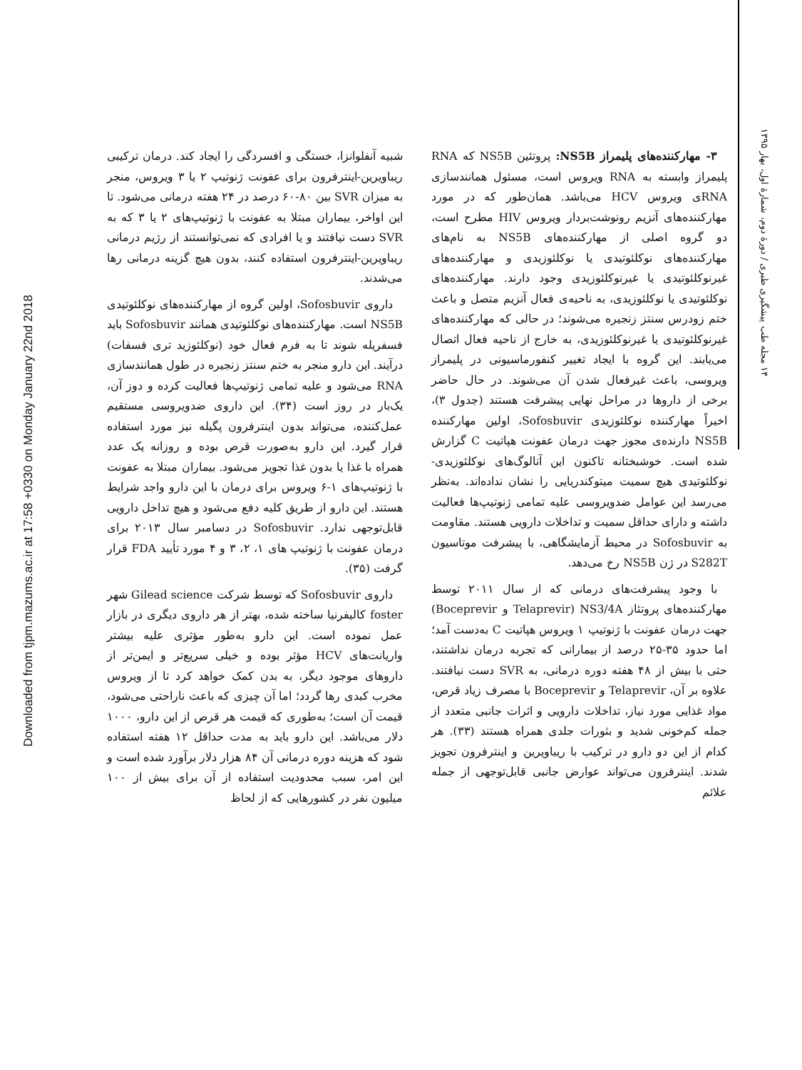Downloaded from tjpm.mazums.ac.ir at 17:58 +0330 on Monday January 22nd 2018
۱۴ مجله طب پیشگیری طبری / دورهٔ دوم، شمارهٔ اول، بهار ۱۳۹۵
۳- مهارکننده‌های پلیمراز NS5B: پروتئین NS5B که RNA پلیمراز وابسته به RNA ویروس است، مسئول همانندسازی RNAی ویروس HCV می‌باشد. همان‌طور که در مورد مهارکننده‌های آنزیم رونوشت‌بردار ویروس HIV مطرح است، دو گروه اصلی از مهارکننده‌های NS5B به نام‌های مهارکننده‌های نوکلئوتیدی یا نوکلئوزیدی و مهارکننده‌های غیرنوکلئوتیدی یا غیرنوکلئوزیدی وجود دارند. مهارکننده‌های نوکلئوتیدی یا نوکلئوزیدی، به ناحیه‌ی فعال آنزیم متصل و باعث ختم زودرس سنتز زنجیره می‌شوند؛ در حالی که مهارکننده‌های غیرنوکلئوتیدی یا غیرنوکلئوزیدی، به خارج از ناحیه فعال اتصال می‌یابند. این گروه با ایجاد تغییر کنفورماسیونی در پلیمراز ویروسی، باعث غیرفعال شدن آن می‌شوند. در حال حاضر برخی از داروها در مراحل نهایی پیشرفت هستند (جدول ۳)، اخیراً مهارکننده نوکلئوزیدی Sofosbuvir، اولین مهارکننده NS5B دارنده‌ی مجوز جهت درمان عفونت هپاتیت C گزارش شده است. خوشبختانه تاکنون این آنالوگ‌های نوکلئوزیدی-نوکلئوتیدی هیچ سمیت میتوکندریایی را نشان نداده‌اند. به‌نظر می‌رسد این عوامل ضدویروسی علیه تمامی ژنوتیپ‌ها فعالیت داشته و دارای حداقل سمیت و تداخلات دارویی هستند. مقاومت به Sofosbuvir در محیط آزمایشگاهی، با پیشرفت موتاسیون S282T در ژن NS5B رخ می‌دهد.
با وجود پیشرفت‌های درمانی که از سال ۲۰۱۱ توسط مهارکننده‌های پروتئاز NS3/4A (Telaprevir و Boceprevir) جهت درمان عفونت با ژنوتیپ ۱ ویروس هپاتیت C به‌دست آمد؛ اما حدود ۳۵-۲۵ درصد از بیمارانی که تجربه درمان نداشتند، حتی با بیش از ۴۸ هفته دوره درمانی، به SVR دست نیافتند. علاوه بر آن، Telaprevir و Boceprevir با مصرف زیاد قرص، مواد غذایی مورد نیاز، تداخلات دارویی و اثرات جانبی متعدد از جمله کم‌خونی شدید و بثورات جلدی همراه هستند (۳۳). هر کدام از این دو دارو در ترکیب با ریباویرین و اینترفرون تجویز شدند. اینترفرون می‌تواند عوارض جانبی قابل‌توجهی از جمله علائم
شبیه آنفلوانزا، خستگی و افسردگی را ایجاد کند. درمان ترکیبی ریباویرین-اینترفرون برای عفونت ژنوتیپ ۲ یا ۳ ویروس، منجر به میزان SVR بین ۸۰-۶۰ درصد در ۲۴ هفته درمانی می‌شود. تا این اواخر، بیماران مبتلا به عفونت با ژنوتیپ‌های ۲ یا ۳ که به SVR دست نیافتند و یا افرادی که نمی‌توانستند از رژیم درمانی ریباویرین-اینترفرون استفاده کنند، بدون هیچ گزینه درمانی رها می‌شدند.
داروی Sofosbuvir، اولین گروه از مهارکننده‌های نوکلئوتیدی NS5B است. مهارکننده‌های نوکلئوتیدی همانند Sofosbuvir باید فسفریله شوند تا به فرم فعال خود (نوکلئوزید تری فسفات) درآیند. این دارو منجر به ختم سنتز زنجیره در طول همانندسازی RNA می‌شود و علیه تمامی ژنوتیپ‌ها فعالیت کرده و دوز آن، یک‌بار در روز است (۳۴). این داروی ضدویروسی مستقیم عمل‌کننده، می‌تواند بدون اینترفرون پگیله نیز مورد استفاده قرار گیرد. این دارو به‌صورت قرص بوده و روزانه یک عدد همراه با غذا یا بدون غذا تجویز می‌شود. بیماران مبتلا به عفونت با ژنوتیپ‌های ۱-۶ ویروس برای درمان با این دارو واجد شرایط هستند. این دارو از طریق کلیه دفع می‌شود و هیچ تداخل دارویی قابل‌توجهی ندارد. Sofosbuvir در دسامبر سال ۲۰۱۳ برای درمان عفونت با ژنوتیپ های ۱، ۲، ۳ و ۴ مورد تأیید FDA قرار گرفت (۳۵).
داروی Sofosbuvir که توسط شرکت Gilead science شهر foster کالیفرنیا ساخته شده، بهتر از هر داروی دیگری در بازار عمل نموده است. این دارو به‌طور مؤثری علیه بیشتر واریانت‌های HCV مؤثر بوده و خیلی سریع‌تر و ایمن‌تر از داروهای موجود دیگر، به بدن کمک خواهد کرد تا از ویروس مخرب کبدی رها گردد؛ اما آن چیزی که باعث ناراحتی می‌شود، قیمت آن است؛ به‌طوری که قیمت هر قرص از این دارو، ۱۰۰۰ دلار می‌باشد. این دارو باید به مدت حداقل ۱۲ هفته استفاده شود که هزینه دوره درمانی آن ۸۴ هزار دلار برآورد شده است و این امر، سبب محدودیت استفاده از آن برای بیش از ۱۰۰ میلیون نفر در کشورهایی که از لحاظ